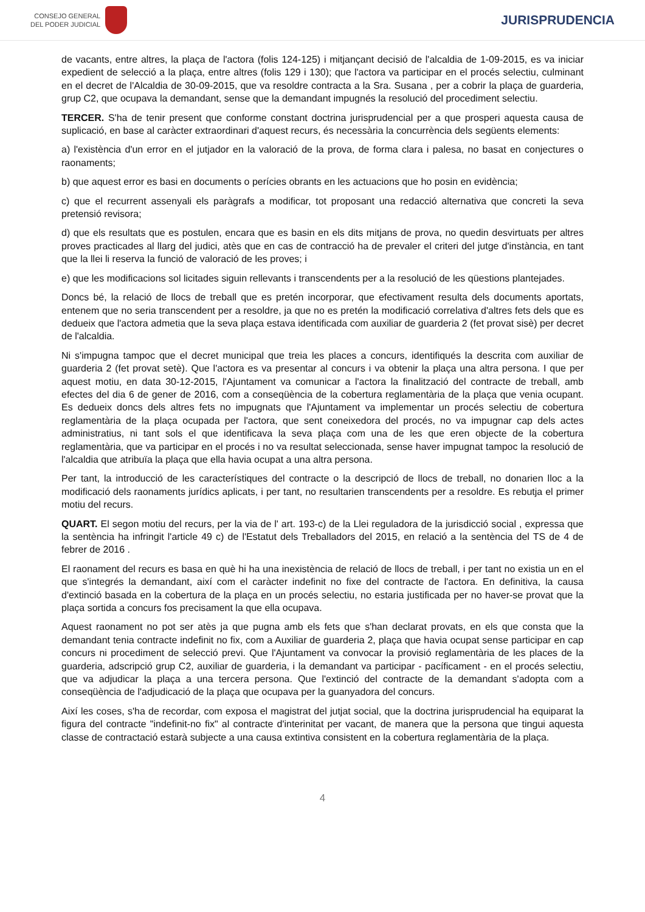CONSEJO GENERAL
DEL PODER JUDICIAL
JURISPRUDENCIA
de vacants, entre altres, la plaça de l'actora (folis 124-125) i mitjançant decisió de l'alcaldia de 1-09-2015, es va iniciar expedient de selecció a la plaça, entre altres (folis 129 i 130); que l'actora va participar en el procés selectiu, culminant en el decret de l'Alcaldia de 30-09-2015, que va resoldre contracta a la Sra. Susana , per a cobrir la plaça de guarderia, grup C2, que ocupava la demandant, sense que la demandant impugnés la resolució del procediment selectiu.
TERCER. S'ha de tenir present que conforme constant doctrina jurisprudencial per a que prosperi aquesta causa de suplicació, en base al caràcter extraordinari d'aquest recurs, és necessària la concurrència dels següents elements:
a) l'existència d'un error en el jutjador en la valoració de la prova, de forma clara i palesa, no basat en conjectures o raonaments;
b) que aquest error es basi en documents o perícies obrants en les actuacions que ho posin en evidència;
c) que el recurrent assenyali els paràgrafs a modificar, tot proposant una redacció alternativa que concreti la seva pretensió revisora;
d) que els resultats que es postulen, encara que es basin en els dits mitjans de prova, no quedin desvirtuats per altres proves practicades al llarg del judici, atès que en cas de contracció ha de prevaler el criteri del jutge d'instància, en tant que la llei li reserva la funció de valoració de les proves; i
e) que les modificacions sol licitades siguin rellevants i transcendents per a la resolució de les qüestions plantejades.
Doncs bé, la relació de llocs de treball que es pretén incorporar, que efectivament resulta dels documents aportats, entenem que no seria transcendent per a resoldre, ja que no es pretén la modificació correlativa d'altres fets dels que es dedueix que l'actora admetia que la seva plaça estava identificada com auxiliar de guarderia 2 (fet provat sisè) per decret de l'alcaldia.
Ni s'impugna tampoc que el decret municipal que treia les places a concurs, identifiqués la descrita com auxiliar de guarderia 2 (fet provat setè). Que l'actora es va presentar al concurs i va obtenir la plaça una altra persona. I que per aquest motiu, en data 30-12-2015, l'Ajuntament va comunicar a l'actora la finalització del contracte de treball, amb efectes del dia 6 de gener de 2016, com a conseqüència de la cobertura reglamentària de la plaça que venia ocupant. Es dedueix doncs dels altres fets no impugnats que l'Ajuntament va implementar un procés selectiu de cobertura reglamentària de la plaça ocupada per l'actora, que sent coneixedora del procés, no va impugnar cap dels actes administratius, ni tant sols el que identificava la seva plaça com una de les que eren objecte de la cobertura reglamentària, que va participar en el procés i no va resultat seleccionada, sense haver impugnat tampoc la resolució de l'alcaldia que atribuïa la plaça que ella havia ocupat a una altra persona.
Per tant, la introducció de les característiques del contracte o la descripció de llocs de treball, no donarien lloc a la modificació dels raonaments jurídics aplicats, i per tant, no resultarien transcendents per a resoldre. Es rebutja el primer motiu del recurs.
QUART. El segon motiu del recurs, per la via de l' art. 193-c) de la Llei reguladora de la jurisdicció social , expressa que la sentència ha infringit l'article 49 c) de l'Estatut dels Treballadors del 2015, en relació a la sentència del TS de 4 de febrer de 2016 .
El raonament del recurs es basa en què hi ha una inexistència de relació de llocs de treball, i per tant no existia un en el que s'integrés la demandant, així com el caràcter indefinit no fixe del contracte de l'actora. En definitiva, la causa d'extinció basada en la cobertura de la plaça en un procés selectiu, no estaria justificada per no haver-se provat que la plaça sortida a concurs fos precisament la que ella ocupava.
Aquest raonament no pot ser atès ja que pugna amb els fets que s'han declarat provats, en els que consta que la demandant tenia contracte indefinit no fix, com a Auxiliar de guarderia 2, plaça que havia ocupat sense participar en cap concurs ni procediment de selecció previ. Que l'Ajuntament va convocar la provisió reglamentària de les places de la guarderia, adscripció grup C2, auxiliar de guarderia, i la demandant va participar - pacíficament - en el procés selectiu, que va adjudicar la plaça a una tercera persona. Que l'extinció del contracte de la demandant s'adopta com a conseqüència de l'adjudicació de la plaça que ocupava per la guanyadora del concurs.
Així les coses, s'ha de recordar, com exposa el magistrat del jutjat social, que la doctrina jurisprudencial ha equiparat la figura del contracte "indefinit-no fix" al contracte d'interinitat per vacant, de manera que la persona que tingui aquesta classe de contractació estarà subjecte a una causa extintiva consistent en la cobertura reglamentària de la plaça.
4